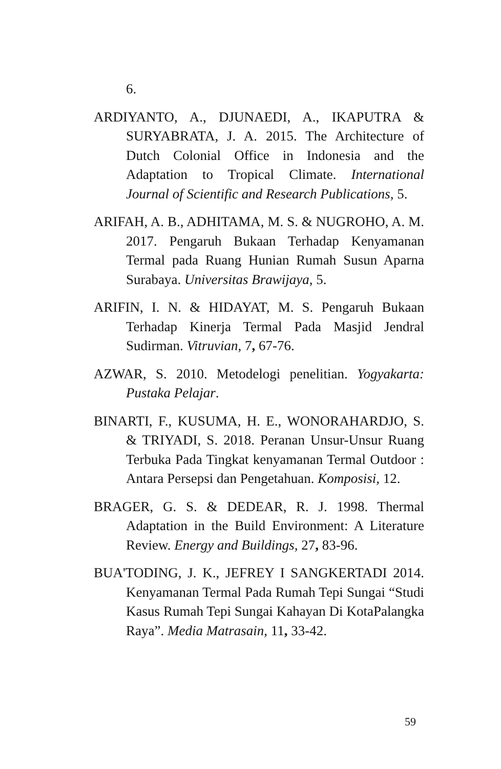6.
ARDIYANTO, A., DJUNAEDI, A., IKAPUTRA & SURYABRATA, J. A. 2015. The Architecture of Dutch Colonial Office in Indonesia and the Adaptation to Tropical Climate. International Journal of Scientific and Research Publications, 5.
ARIFAH, A. B., ADHITAMA, M. S. & NUGROHO, A. M. 2017. Pengaruh Bukaan Terhadap Kenyamanan Termal pada Ruang Hunian Rumah Susun Aparna Surabaya. Universitas Brawijaya, 5.
ARIFIN, I. N. & HIDAYAT, M. S. Pengaruh Bukaan Terhadap Kinerja Termal Pada Masjid Jendral Sudirman. Vitruvian, 7, 67-76.
AZWAR, S. 2010. Metodelogi penelitian. Yogyakarta: Pustaka Pelajar.
BINARTI, F., KUSUMA, H. E., WONORAHARDJO, S. & TRIYADI, S. 2018. Peranan Unsur-Unsur Ruang Terbuka Pada Tingkat kenyamanan Termal Outdoor : Antara Persepsi dan Pengetahuan. Komposisi, 12.
BRAGER, G. S. & DEDEAR, R. J. 1998. Thermal Adaptation in the Build Environment: A Literature Review. Energy and Buildings, 27, 83-96.
BUA'TODING, J. K., JEFREY I SANGKERTADI 2014. Kenyamanan Termal Pada Rumah Tepi Sungai “Studi Kasus Rumah Tepi Sungai Kahayan Di KotaPalangka Raya”. Media Matrasain, 11, 33-42.
59